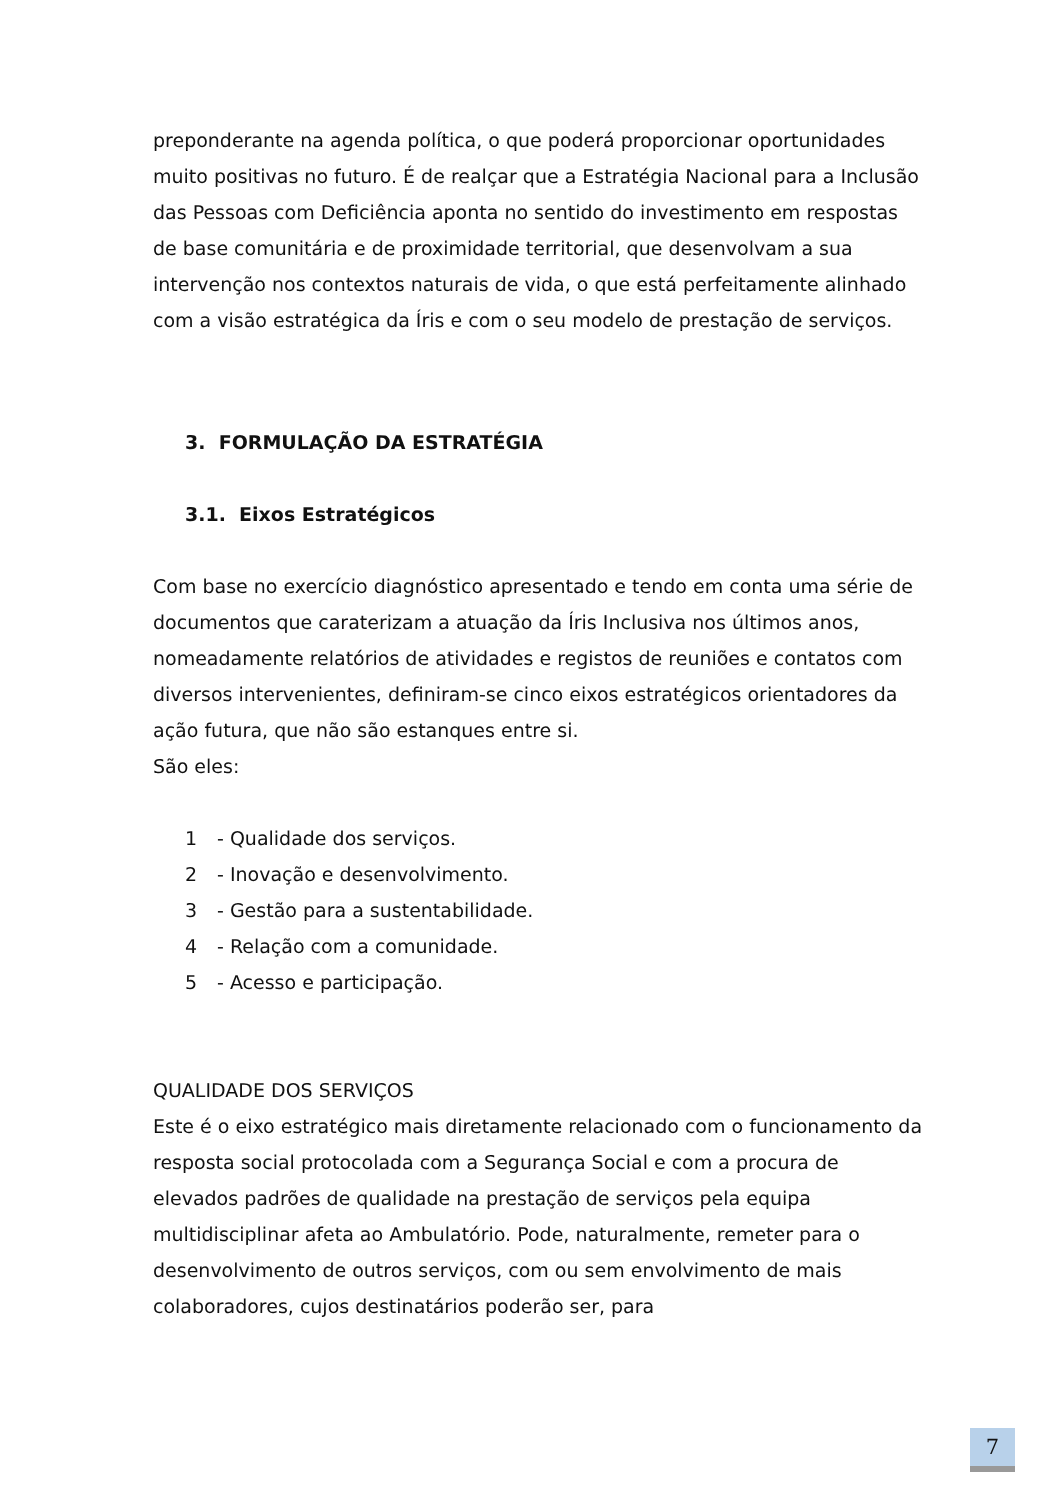preponderante na agenda política, o que poderá proporcionar oportunidades muito positivas no futuro. É de realçar que a Estratégia Nacional para a Inclusão das Pessoas com Deficiência aponta no sentido do investimento em respostas de base comunitária e de proximidade territorial, que desenvolvam a sua intervenção nos contextos naturais de vida, o que está perfeitamente alinhado com a visão estratégica da Íris e com o seu modelo de prestação de serviços.
3. FORMULAÇÃO DA ESTRATÉGIA
3.1. Eixos Estratégicos
Com base no exercício diagnóstico apresentado e tendo em conta uma série de documentos que caraterizam a atuação da Íris Inclusiva nos últimos anos, nomeadamente relatórios de atividades e registos de reuniões e contatos com diversos intervenientes, definiram-se cinco eixos estratégicos orientadores da ação futura, que não são estanques entre si.
São eles:
1 - Qualidade dos serviços.
2 - Inovação e desenvolvimento.
3 - Gestão para a sustentabilidade.
4 - Relação com a comunidade.
5 - Acesso e participação.
QUALIDADE DOS SERVIÇOS
Este é o eixo estratégico mais diretamente relacionado com o funcionamento da resposta social protocolada com a Segurança Social e com a procura de elevados padrões de qualidade na prestação de serviços pela equipa multidisciplinar afeta ao Ambulatório. Pode, naturalmente, remeter para o desenvolvimento de outros serviços, com ou sem envolvimento de mais colaboradores, cujos destinatários poderão ser, para
7